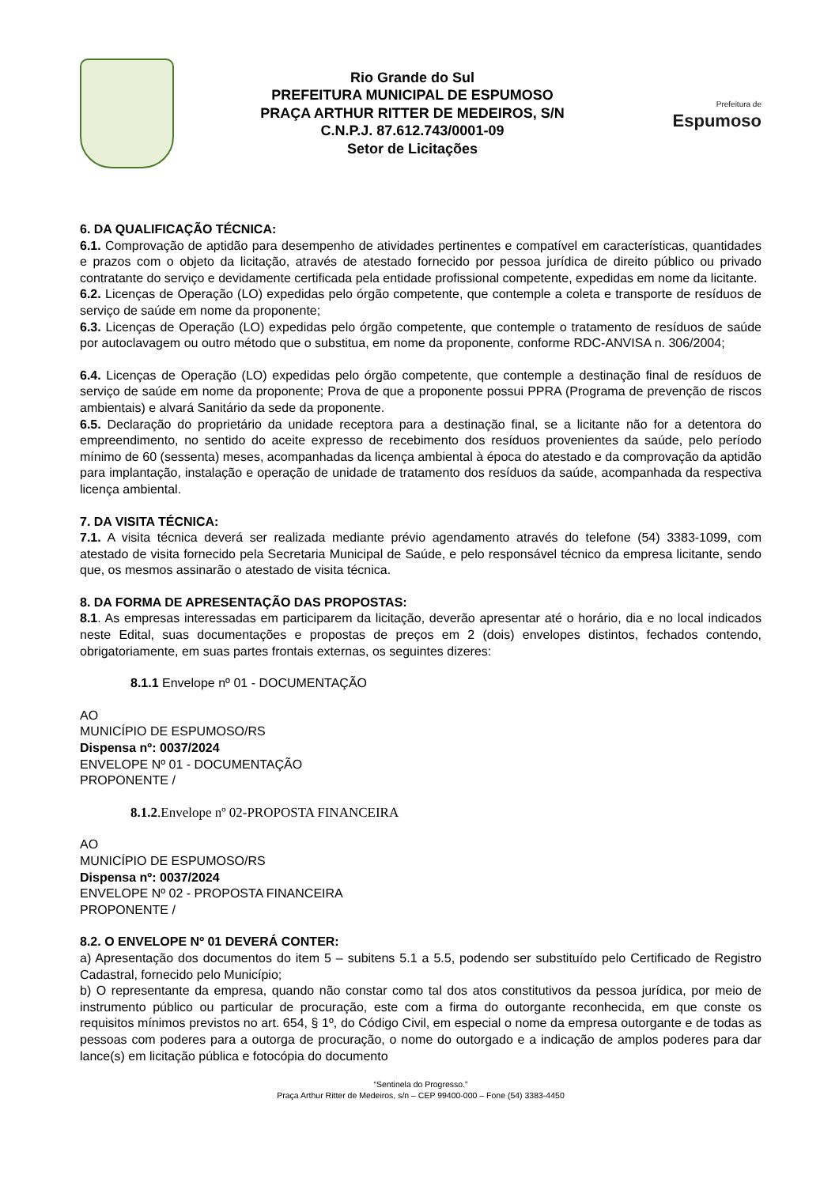Rio Grande do Sul
PREFEITURA MUNICIPAL DE ESPUMOSO
PRAÇA ARTHUR RITTER DE MEDEIROS, S/N
C.N.P.J. 87.612.743/0001-09
Setor de Licitações
Prefeitura de
Espumoso
6. DA QUALIFICAÇÃO TÉCNICA:
6.1. Comprovação de aptidão para desempenho de atividades pertinentes e compatível em características, quantidades e prazos com o objeto da licitação, através de atestado fornecido por pessoa jurídica de direito público ou privado contratante do serviço e devidamente certificada pela entidade profissional competente, expedidas em nome da licitante.
6.2. Licenças de Operação (LO) expedidas pelo órgão competente, que contemple a coleta e transporte de resíduos de serviço de saúde em nome da proponente;
6.3. Licenças de Operação (LO) expedidas pelo órgão competente, que contemple o tratamento de resíduos de saúde por autoclavagem ou outro método que o substitua, em nome da proponente, conforme RDC-ANVISA n. 306/2004;
6.4. Licenças de Operação (LO) expedidas pelo órgão competente, que contemple a destinação final de resíduos de serviço de saúde em nome da proponente; Prova de que a proponente possui PPRA (Programa de prevenção de riscos ambientais) e alvará Sanitário da sede da proponente.
6.5. Declaração do proprietário da unidade receptora para a destinação final, se a licitante não for a detentora do empreendimento, no sentido do aceite expresso de recebimento dos resíduos provenientes da saúde, pelo período mínimo de 60 (sessenta) meses, acompanhadas da licença ambiental à época do atestado e da comprovação da aptidão para implantação, instalação e operação de unidade de tratamento dos resíduos da saúde, acompanhada da respectiva licença ambiental.
7. DA VISITA TÉCNICA:
7.1. A visita técnica deverá ser realizada mediante prévio agendamento através do telefone (54) 3383-1099, com atestado de visita fornecido pela Secretaria Municipal de Saúde, e pelo responsável técnico da empresa licitante, sendo que, os mesmos assinarão o atestado de visita técnica.
8. DA FORMA DE APRESENTAÇÃO DAS PROPOSTAS:
8.1. As empresas interessadas em participarem da licitação, deverão apresentar até o horário, dia e no local indicados neste Edital, suas documentações e propostas de preços em 2 (dois) envelopes distintos, fechados contendo, obrigatoriamente, em suas partes frontais externas, os seguintes dizeres:
8.1.1 Envelope nº 01 - DOCUMENTAÇÃO
AO
MUNICÍPIO DE ESPUMOSO/RS
Dispensa nº: 0037/2024
ENVELOPE Nº 01 - DOCUMENTAÇÃO
PROPONENTE /
8.1.2.Envelope nº 02-PROPOSTA FINANCEIRA
AO
MUNICÍPIO DE ESPUMOSO/RS
Dispensa nº: 0037/2024
ENVELOPE Nº 02 - PROPOSTA FINANCEIRA
PROPONENTE /
8.2. O ENVELOPE Nº 01 DEVERÁ CONTER:
a) Apresentação dos documentos do item 5 – subitens 5.1 a 5.5, podendo ser substituído pelo Certificado de Registro Cadastral, fornecido pelo Município;
b) O representante da empresa, quando não constar como tal dos atos constitutivos da pessoa jurídica, por meio de instrumento público ou particular de procuração, este com a firma do outorgante reconhecida, em que conste os requisitos mínimos previstos no art. 654, § 1º, do Código Civil, em especial o nome da empresa outorgante e de todas as pessoas com poderes para a outorga de procuração, o nome do outorgado e a indicação de amplos poderes para dar lance(s) em licitação pública e fotocópia do documento
“Sentinela do Progresso.”
Praça Arthur Ritter de Medeiros, s/n – CEP 99400-000 – Fone (54) 3383-4450